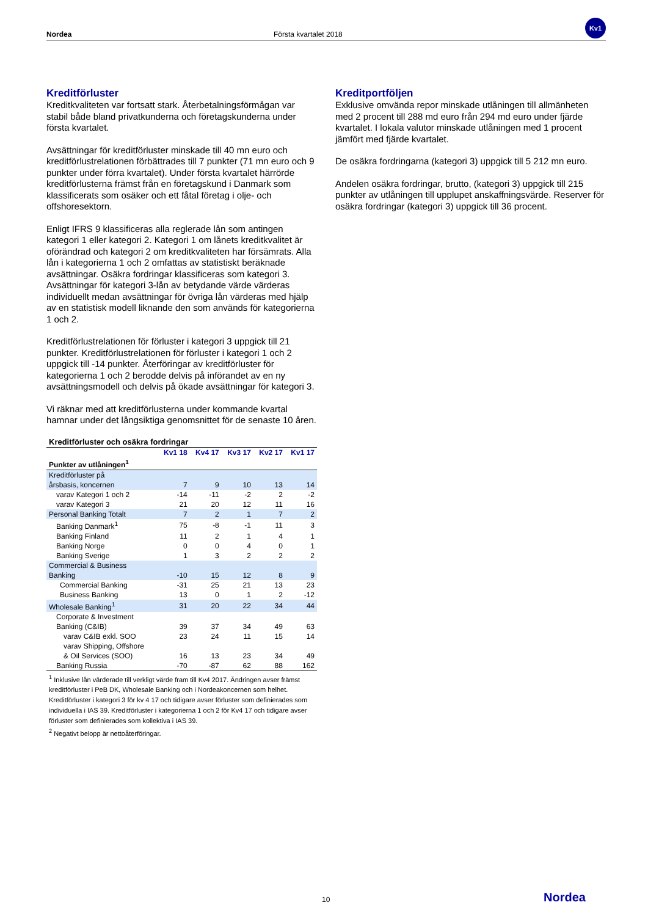Nordea Första kvartalet 2018
Kv1
Kreditförluster
Kreditkvaliteten var fortsatt stark. Återbetalningsförmågan var stabil både bland privatkunderna och företagskunderna under första kvartalet.
Avsättningar för kreditförluster minskade till 40 mn euro och kreditförlustrelationen förbättrades till 7 punkter (71 mn euro och 9 punkter under förra kvartalet). Under första kvartalet härrörde kreditförlusterna främst från en företagskund i Danmark som klassificerats som osäker och ett fåtal företag i olje- och offshoresektorn.
Enligt IFRS 9 klassificeras alla reglerade lån som antingen kategori 1 eller kategori 2. Kategori 1 om lånets kreditkvalitet är oförändrad och kategori 2 om kreditkvaliteten har försämrats. Alla lån i kategorierna 1 och 2 omfattas av statistiskt beräknade avsättningar. Osäkra fordringar klassificeras som kategori 3. Avsättningar för kategori 3-lån av betydande värde värderas individuellt medan avsättningar för övriga lån värderas med hjälp av en statistisk modell liknande den som används för kategorierna 1 och 2.
Kreditförlustrelationen för förluster i kategori 3 uppgick till 21 punkter. Kreditförlustrelationen för förluster i kategori 1 och 2 uppgick till -14 punkter. Återföringar av kreditförluster för kategorierna 1 och 2 berodde delvis på införandet av en ny avsättningsmodell och delvis på ökade avsättningar för kategori 3.
Vi räknar med att kreditförlusterna under kommande kvartal hamnar under det långsiktiga genomsnittet för de senaste 10 åren.
| Kreditförluster och osäkra fordringar | | | | | |
| --- | --- | --- | --- | --- | --- |
| | Kv1 18 | Kv4 17 | Kv3 17 | Kv2 17 | Kv1 17 |
| Punkter av utlåningen<sup>1</sup> | | | | | |
| Kreditförluster på årsbasis, koncernen | 7 | 9 | 10 | 13 | 14 |
| varav Kategori 1 och 2 | -14 | -11 | -2 | 2 | -2 |
| varav Kategori 3 | 21 | 20 | 12 | 11 | 16 |
| Personal Banking Totalt | 7 | 2 | 1 | 7 | 2 |
| Banking Danmark<sup>1</sup> | 75 | -8 | -1 | 11 | 3 |
| Banking Finland | 11 | 2 | 1 | 4 | 1 |
| Banking Norge | 0 | 0 | 4 | 0 | 1 |
| Banking Sverige | 1 | 3 | 2 | 2 | 2 |
| Commercial & Business Banking | -10 | 15 | 12 | 8 | 9 |
| Commercial Banking | -31 | 25 | 21 | 13 | 23 |
| Business Banking | 13 | 0 | 1 | 2 | -12 |
| Wholesale Banking<sup>1</sup> | 31 | 20 | 22 | 34 | 44 |
| Corporate & Investment Banking (C&IB) | 39 | 37 | 34 | 49 | 63 |
| varav C&IB exkl. SOO | 23 | 24 | 11 | 15 | 14 |
| varav Shipping, Offshore & Oil Services (SOO) | 16 | 13 | 23 | 34 | 49 |
| Banking Russia | -70 | -87 | 62 | 88 | 162 |
<sup>1</sup> Inklusive lån värderade till verkligt värde fram till Kv4 2017. Ändringen avser främst kreditförluster i PeB DK, Wholesale Banking och i Nordeakoncernen som helhet. Kreditförluster i kategori 3 för kv 4 17 och tidigare avser förluster som definierades som individuella i IAS 39. Kreditförluster i kategorierna 1 och 2 för Kv4 17 och tidigare avser förluster som definierades som kollektiva i IAS 39.
<sup>2</sup> Negativt belopp är nettoåterföringar.
Kreditportföljen
Exklusive omvända repor minskade utlåningen till allmänheten med 2 procent till 288 md euro från 294 md euro under fjärde kvartalet. I lokala valutor minskade utlåningen med 1 procent jämfört med fjärde kvartalet.
De osäkra fordringarna (kategori 3) uppgick till 5 212 mn euro.
Andelen osäkra fordringar, brutto, (kategori 3) uppgick till 215 punkter av utlåningen till upplupet anskaffningsvärde. Reserver för osäkra fordringar (kategori 3) uppgick till 36 procent.
10 Nordea